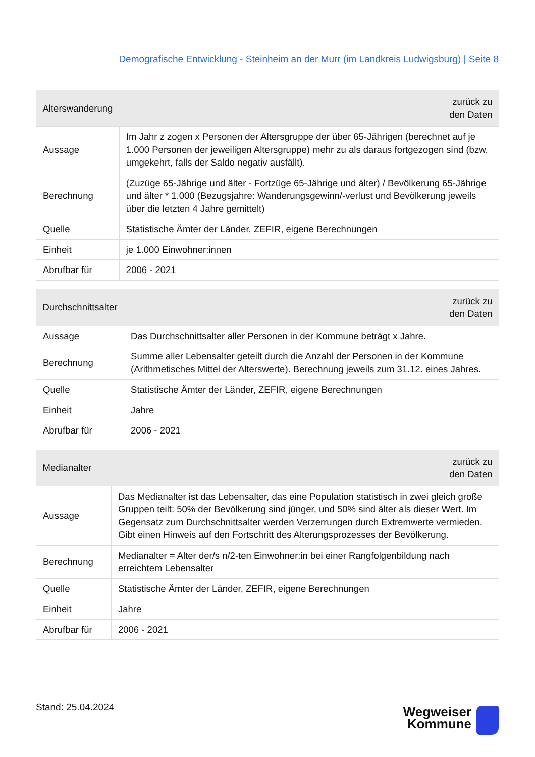Demografische Entwicklung - Steinheim an der Murr (im Landkreis Ludwigsburg) | Seite 8
| Alterswanderung | zurück zu den Daten |
| --- | --- |
| Aussage | Im Jahr z zogen x Personen der Altersgruppe der über 65-Jährigen (berechnet auf je 1.000 Personen der jeweiligen Altersgruppe) mehr zu als daraus fortgezogen sind (bzw. umgekehrt, falls der Saldo negativ ausfällt). |
| Berechnung | (Zuzüge 65-Jährige und älter - Fortzüge 65-Jährige und älter) / Bevölkerung 65-Jährige und älter * 1.000 (Bezugsjahre: Wanderungsgewinn/-verlust und Bevölkerung jeweils über die letzten 4 Jahre gemittelt) |
| Quelle | Statistische Ämter der Länder, ZEFIR, eigene Berechnungen |
| Einheit | je 1.000 Einwohner:innen |
| Abrufbar für | 2006 - 2021 |
| Durchschnittsalter | zurück zu den Daten |
| --- | --- |
| Aussage | Das Durchschnittsalter aller Personen in der Kommune beträgt x Jahre. |
| Berechnung | Summe aller Lebensalter geteilt durch die Anzahl der Personen in der Kommune (Arithmetisches Mittel der Alterswerte). Berechnung jeweils zum 31.12. eines Jahres. |
| Quelle | Statistische Ämter der Länder, ZEFIR, eigene Berechnungen |
| Einheit | Jahre |
| Abrufbar für | 2006 - 2021 |
| Medianalter | zurück zu den Daten |
| --- | --- |
| Aussage | Das Medianalter ist das Lebensalter, das eine Population statistisch in zwei gleich große Gruppen teilt: 50% der Bevölkerung sind jünger, und 50% sind älter als dieser Wert. Im Gegensatz zum Durchschnittsalter werden Verzerrungen durch Extremwerte vermieden. Gibt einen Hinweis auf den Fortschritt des Alterungsprozesses der Bevölkerung. |
| Berechnung | Medianalter = Alter der/s n/2-ten Einwohner:in bei einer Rangfolgenbildung nach erreichtem Lebensalter |
| Quelle | Statistische Ämter der Länder, ZEFIR, eigene Berechnungen |
| Einheit | Jahre |
| Abrufbar für | 2006 - 2021 |
Stand: 25.04.2024
Wegweiser
Kommune